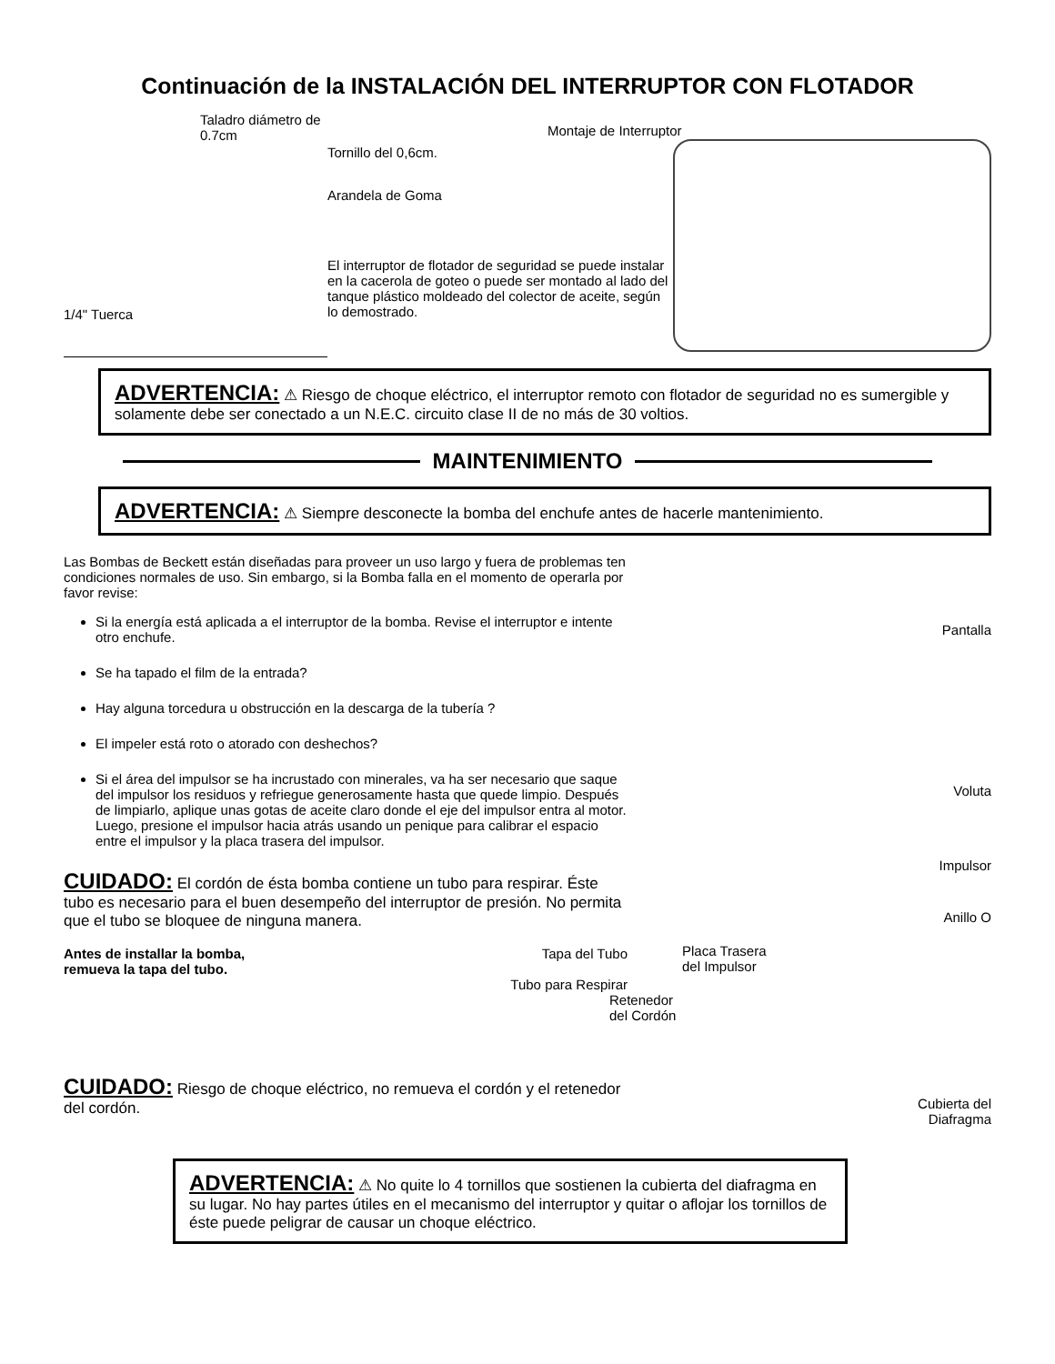Continuación de la INSTALACIÓN DEL INTERRUPTOR CON FLOTADOR
Taladro diámetro de 0.7cm
1/4" Tuerca
Tornillo del 0,6cm.
Arandela de Goma
El interruptor de flotador de seguridad se puede instalar en la cacerola de goteo o puede ser montado al lado del tanque plástico moldeado del colector de aceite, según lo demostrado.
Montaje de Interruptor
ADVERTENCIA: ⚠ Riesgo de choque eléctrico, el interruptor remoto con flotador de seguridad no es sumergible y solamente debe ser conectado a un N.E.C. circuito clase II de no más de 30 voltios.
MAINTENIMIENTO
ADVERTENCIA: ⚠ Siempre desconecte la bomba del enchufe antes de hacerle mantenimiento.
Las Bombas de Beckett están diseñadas para proveer un uso largo y fuera de problemas ten condiciones normales de uso. Sin embargo, si la Bomba falla en el momento de operarla por favor revise:
Si la energía está aplicada a el interruptor de la bomba. Revise el interruptor e intente otro enchufe.
Se ha tapado el film de la entrada?
Hay alguna torcedura u obstrucción en la descarga de la tubería ?
El impeler está roto o atorado con deshechos?
Si el área del impulsor se ha incrustado con minerales, va ha ser necesario que saque del impulsor los residuos y refriegue generosamente hasta que quede limpio. Después de limpiarlo, aplique unas gotas de aceite claro donde el eje del impulsor entra al motor. Luego, presione el impulsor hacia atrás usando un penique para calibrar el espacio entre el impulsor y la placa trasera del impulsor.
CUIDADO: El cordón de ésta bomba contiene un tubo para respirar. Éste tubo es necesario para el buen desempeño del interruptor de presión. No permita que el tubo se bloquee de ninguna manera.
Antes de installar la bomba,
remueva la tapa del tubo.
Tapa del Tubo
Tubo para Respirar
CUIDADO: Riesgo de choque eléctrico, no remueva el cordón y el retenedor del cordón.
Pantalla
Voluta
Impulsor
Anillo O
Placa Trasera
del Impulsor
Retenedor
del Cordón
Cubierta del
Diafragma
ADVERTENCIA: ⚠ No quite lo 4 tornillos que sostienen la cubierta del diafragma en su lugar. No hay partes útiles en el mecanismo del interruptor y quitar o aflojar los tornillos de éste puede peligrar de causar un choque eléctrico.